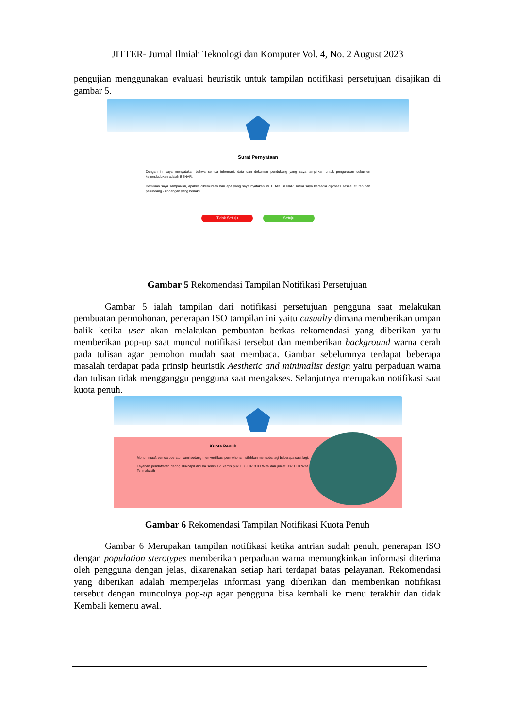JITTER- Jurnal Ilmiah Teknologi dan Komputer Vol. 4, No. 2 August 2023
pengujian menggunakan evaluasi heuristik untuk tampilan notifikasi persetujuan disajikan di gambar 5.
Surat Pernyataan
Dengan ini saya menyatakan bahwa semua informasi, data dan dokumen pendukung yang saya lampirkan untuk pengurusan dokumen kependudukan adalah BENAR.
Demikian saya sampaikan, apabila dikemudian hari apa yang saya nyatakan ini TIDAK BENAR, maka saya bersedia diproses sesuai aturan dan perundang - undangan yang berlaku.
Tidak Setuju Setuju
Gambar 5 Rekomendasi Tampilan Notifikasi Persetujuan
Gambar 5 ialah tampilan dari notifikasi persetujuan pengguna saat melakukan pembuatan permohonan, penerapan ISO tampilan ini yaitu casualty dimana memberikan umpan balik ketika user akan melakukan pembuatan berkas rekomendasi yang diberikan yaitu memberikan pop-up saat muncul notifikasi tersebut dan memberikan background warna cerah pada tulisan agar pemohon mudah saat membaca. Gambar sebelumnya terdapat beberapa masalah terdapat pada prinsip heuristik Aesthetic and minimalist design yaitu perpaduan warna dan tulisan tidak mengganggu pengguna saat mengakses. Selanjutnya merupakan notifikasi saat kuota penuh.
Kuota Penuh
Mohon maaf, semua operator kami sedang memverifikasi permohonan. silahkan mencoba lagi beberapa saat lagi.
Layanan pendaftaran daring Dukcapil dibuka senin s.d kamis pukul 08.00-13.00 Wita dan jumat 08-11.00 Wita. Terimakasih
Gambar 6 Rekomendasi Tampilan Notifikasi Kuota Penuh
Gambar 6 Merupakan tampilan notifikasi ketika antrian sudah penuh, penerapan ISO dengan population sterotypes memberikan perpaduan warna memungkinkan informasi diterima oleh pengguna dengan jelas, dikarenakan setiap hari terdapat batas pelayanan. Rekomendasi yang diberikan adalah memperjelas informasi yang diberikan dan memberikan notifikasi tersebut dengan munculnya pop-up agar pengguna bisa kembali ke menu terakhir dan tidak Kembali kemenu awal.